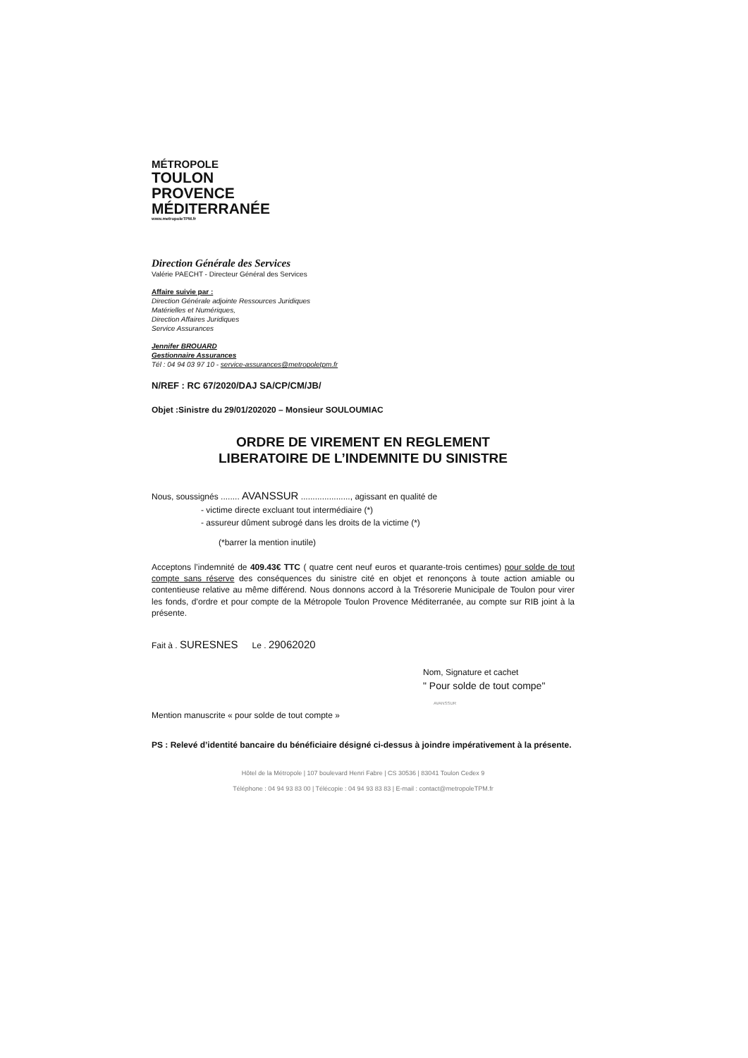MÉTROPOLE
TOULON
PROVENCE
MÉDITERRANÉE
www.metropoleTPM.fr
Direction Générale des Services
Valérie PAECHT - Directeur Général des Services
Affaire suivie par :
Direction Générale adjointe Ressources Juridiques
Matérielles et Numériques,
Direction Affaires Juridiques
Service Assurances
Jennifer BROUARD
Gestionnaire Assurances
Tél : 04 94 03 97 10 - service-assurances@metropoletpm.fr
N/REF : RC 67/2020/DAJ SA/CP/CM/JB/
Objet :Sinistre du 29/01/202020 – Monsieur SOULOUMIAC
ORDRE DE VIREMENT EN REGLEMENT
LIBERATOIRE DE L’INDEMNITE DU SINISTRE
Nous, soussignés ........ AVANSSUR ....................., agissant en qualité de
- victime directe excluant tout intermédiaire (*)
- assureur dûment subrogé dans les droits de la victime (*)
(*barrer la mention inutile)
Acceptons l’indemnité de 409.43€ TTC ( quatre cent neuf euros et quarante-trois centimes) pour solde de tout compte sans réserve des conséquences du sinistre cité en objet et renonçons à toute action amiable ou contentieuse relative au même différend. Nous donnons accord à la Trésorerie Municipale de Toulon pour virer les fonds, d’ordre et pour compte de la Métropole Toulon Provence Méditerranée, au compte sur RIB joint à la présente.
Fait à . SURESNES Le . 29062020
Nom, Signature et cachet
" Pour solde de tout compe"
Mention manuscrite « pour solde de tout compte »
AVANSSUR
PS : Relevé d’identité bancaire du bénéficiaire désigné ci-dessus à joindre impérativement à la présente.
Hôtel de la Métropole | 107 boulevard Henri Fabre | CS 30536 | 83041 Toulon Cedex 9
Téléphone : 04 94 93 83 00 | Télécopie : 04 94 93 83 83 | E-mail : contact@metropoleTPM.fr